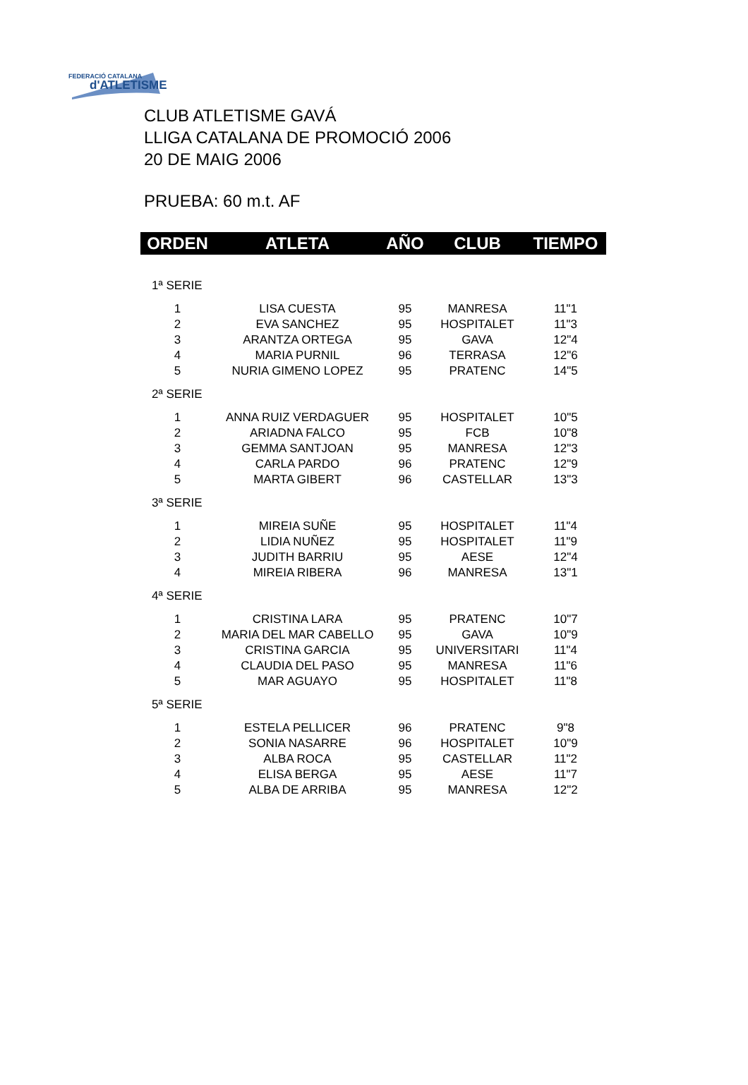FEDERACIÓ CATALANA
d'ATLETISME
CLUB ATLETISME GAVÁ
LLIGA CATALANA DE PROMOCIÓ 2006
20 DE MAIG 2006
PRUEBA: 60 m.t. AF
| ORDEN | ATLETA | AÑO | CLUB | TIEMPO |
| --- | --- | --- | --- | --- |
| 1ª SERIE | | | | |
| 1 | LISA CUESTA | 95 | MANRESA | 11"1 |
| 2 | EVA SANCHEZ | 95 | HOSPITALET | 11"3 |
| 3 | ARANTZA ORTEGA | 95 | GAVA | 12"4 |
| 4 | MARIA PURNIL | 96 | TERRASA | 12"6 |
| 5 | NURIA GIMENO LOPEZ | 95 | PRATENC | 14"5 |
| 2ª SERIE | | | | |
| 1 | ANNA RUIZ VERDAGUER | 95 | HOSPITALET | 10"5 |
| 2 | ARIADNA FALCO | 95 | FCB | 10"8 |
| 3 | GEMMA SANTJOAN | 95 | MANRESA | 12"3 |
| 4 | CARLA PARDO | 96 | PRATENC | 12"9 |
| 5 | MARTA GIBERT | 96 | CASTELLAR | 13"3 |
| 3ª SERIE | | | | |
| 1 | MIREIA SUÑE | 95 | HOSPITALET | 11"4 |
| 2 | LIDIA NUÑEZ | 95 | HOSPITALET | 11"9 |
| 3 | JUDITH BARRIU | 95 | AESE | 12"4 |
| 4 | MIREIA RIBERA | 96 | MANRESA | 13"1 |
| 4ª SERIE | | | | |
| 1 | CRISTINA LARA | 95 | PRATENC | 10"7 |
| 2 | MARIA DEL MAR CABELLO | 95 | GAVA | 10"9 |
| 3 | CRISTINA GARCIA | 95 | UNIVERSITARI | 11"4 |
| 4 | CLAUDIA DEL PASO | 95 | MANRESA | 11"6 |
| 5 | MAR AGUAYO | 95 | HOSPITALET | 11"8 |
| 5ª SERIE | | | | |
| 1 | ESTELA PELLICER | 96 | PRATENC | 9"8 |
| 2 | SONIA NASARRE | 96 | HOSPITALET | 10"9 |
| 3 | ALBA ROCA | 95 | CASTELLAR | 11"2 |
| 4 | ELISA BERGA | 95 | AESE | 11"7 |
| 5 | ALBA DE ARRIBA | 95 | MANRESA | 12"2 |